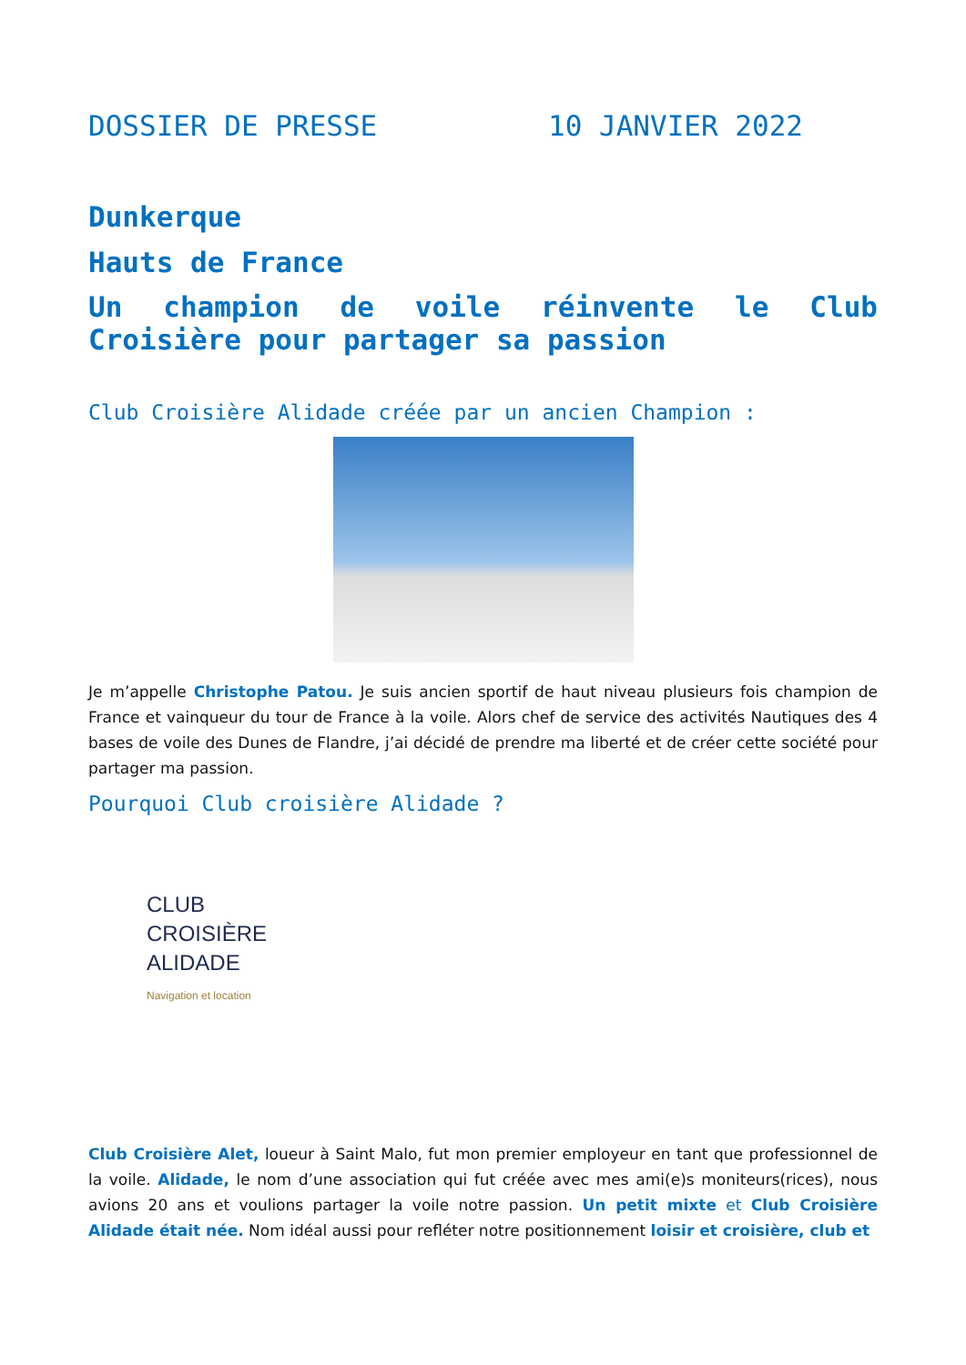DOSSIER DE PRESSE 10 JANVIER 2022
Dunkerque
Hauts de France
Un champion de voile réinvente le Club Croisière pour partager sa passion
Club Croisière Alidade créée par un ancien Champion :
Je m’appelle Christophe Patou. Je suis ancien sportif de haut niveau plusieurs fois champion de France et vainqueur du tour de France à la voile. Alors chef de service des activités Nautiques des 4 bases de voile des Dunes de Flandre, j’ai décidé de prendre ma liberté et de créer cette société pour partager ma passion.
Pourquoi Club croisière Alidade ?
CLUB
CROISIÈRE
ALIDADE
Navigation et location
Club Croisière Alet, loueur à Saint Malo, fut mon premier employeur en tant que professionnel de la voile. Alidade, le nom d’une association qui fut créée avec mes ami(e)s moniteurs(rices), nous avions 20 ans et voulions partager la voile notre passion. Un petit mixte et Club Croisière Alidade était née. Nom idéal aussi pour refléter notre positionnement loisir et croisière, club et